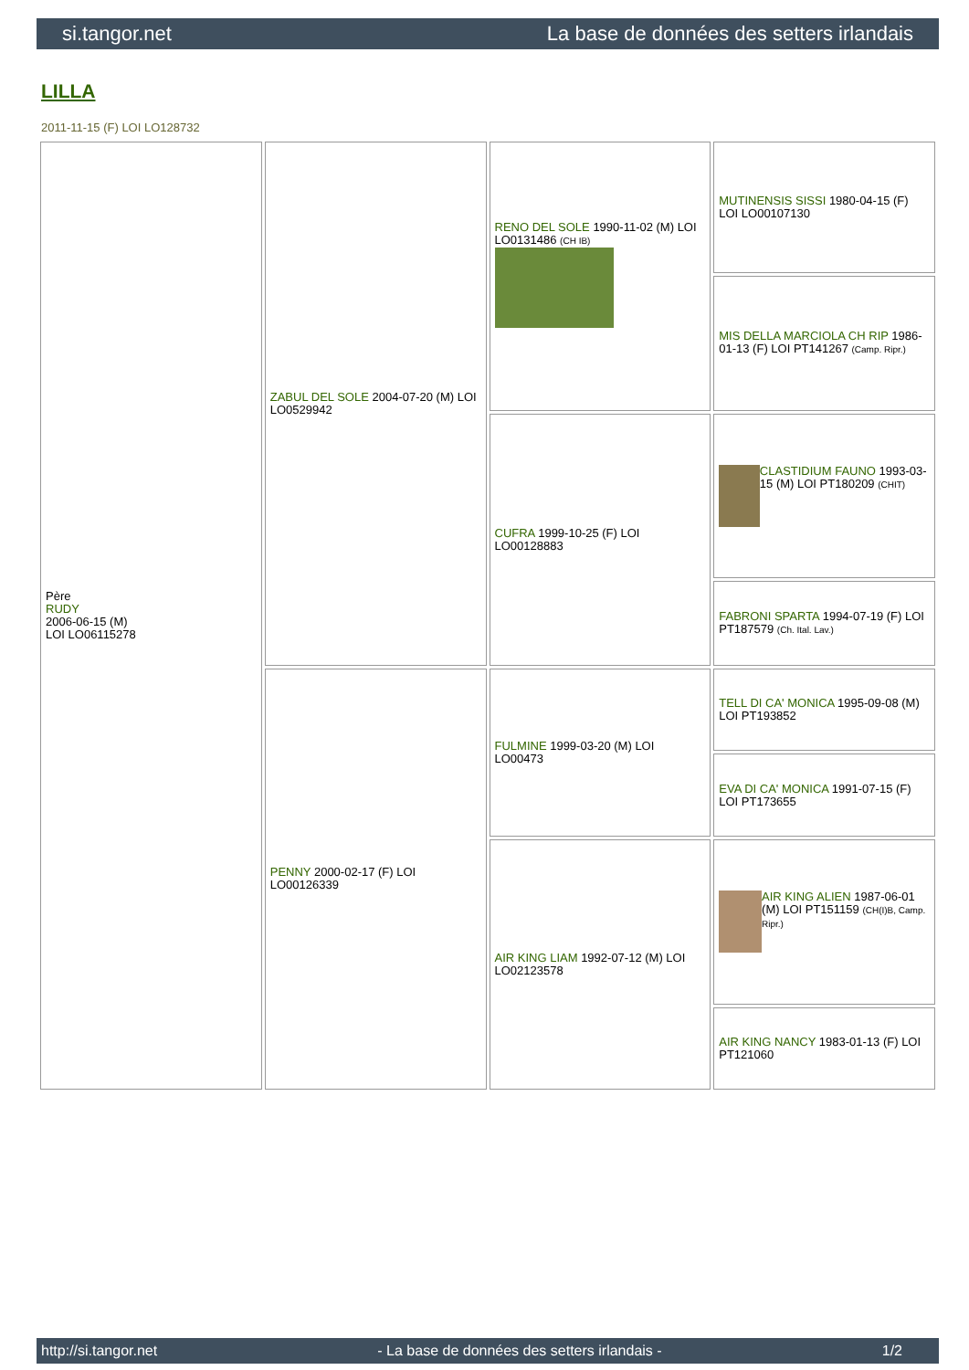si.tangor.net La base de données des setters irlandais
LILLA
2011-11-15 (F) LOI LO128732
| Père RUDY 2006-06-15 (M) LOI LO06115278 | ZABUL DEL SOLE 2004-07-20 (M) LOI LO0529942 | RENO DEL SOLE 1990-11-02 (M) LOI LO0131486 (CH IB) | MUTINENSIS SISSI 1980-04-15 (F) LOI LO00107130 |
| | | | MIS DELLA MARCIOLA CH RIP 1986-01-13 (F) LOI PT141267 (Camp. Ripr.) |
| | | CUFRA 1999-10-25 (F) LOI LO00128883 | CLASTIDIUM FAUNO 1993-03-15 (M) LOI PT180209 (CHIT) |
| | | | FABRONI SPARTA 1994-07-19 (F) LOI PT187579 (Ch. Ital. Lav.) |
| | PENNY 2000-02-17 (F) LOI LO00126339 | FULMINE 1999-03-20 (M) LOI LO00473 | TELL DI CA' MONICA 1995-09-08 (M) LOI PT193852 |
| | | | EVA DI CA' MONICA 1991-07-15 (F) LOI PT173655 |
| | | AIR KING LIAM 1992-07-12 (M) LOI LO02123578 | AIR KING ALIEN 1987-06-01 (M) LOI PT151159 (CH(I)B, Camp. Ripr.) |
| | | | AIR KING NANCY 1983-01-13 (F) LOI PT121060 |
http://si.tangor.net - La base de données des setters irlandais - 1/2